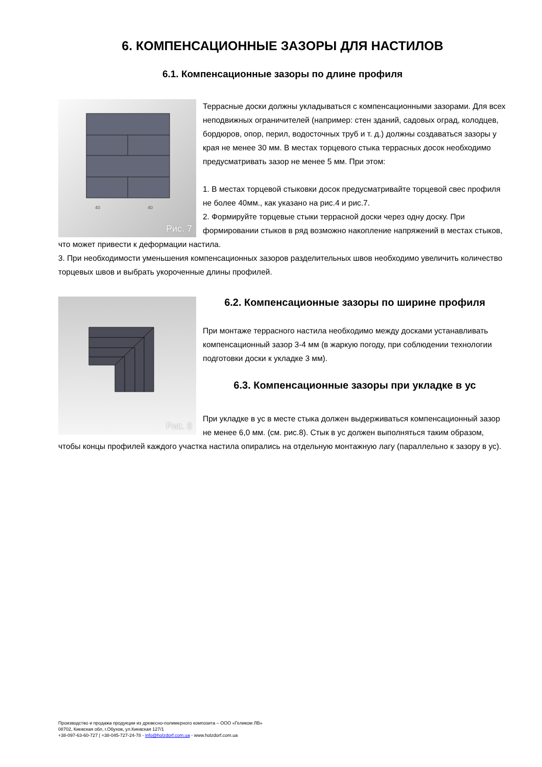6. КОМПЕНСАЦИОННЫЕ ЗАЗОРЫ ДЛЯ НАСТИЛОВ
6.1. Компенсационные зазоры по длине профиля
40
40
Рис. 7
Террасные доски должны укладываться с компенсационными зазорами. Для всех неподвижных ограничителей (например: стен зданий, садовых оград, колодцев, бордюров, опор, перил, водосточных труб и т. д.) должны создаваться зазоры у края не менее 30 мм. В местах торцевого стыка террасных досок необходимо предусматривать зазор не менее 5 мм. При этом:
1. В местах торцевой стыковки досок предусматривайте торцевой свес профиля не более 40мм., как указано на рис.4 и рис.7.
2. Формируйте торцевые стыки террасной доски через одну доску. При формировании стыков в ряд возможно накопление напряжений в местах стыков, что может привести к деформации настила.
3. При необходимости уменьшения компенсационных зазоров разделительных швов необходимо увеличить количество торцевых швов и выбрать укороченные длины профилей.
Рис. 8
6.2. Компенсационные зазоры по ширине профиля
При монтаже террасного настила необходимо между досками устанавливать компенсационный зазор 3-4 мм (в жаркую погоду, при соблюдении технологии подготовки доски к укладке 3 мм).
6.3. Компенсационные зазоры при укладке в ус
При укладке в ус в месте стыка должен выдерживаться компенсационный зазор не менее 6,0 мм. (см. рис.8). Стык в ус должен выполняться таким образом, чтобы концы профилей каждого участка настила опирались на отдельную монтажную лагу (параллельно к зазору в ус).
Производство и продажа продукции из древесно-полимерного композита – ООО «Геликом ЛВ»
08702, Киевская обл, г.Обухов, ул.Киевская 127/1
+38-097-63-60-727 | +38-045-727-24-78 - info@holzdorf.com.ua - www.holzdorf.com.ua